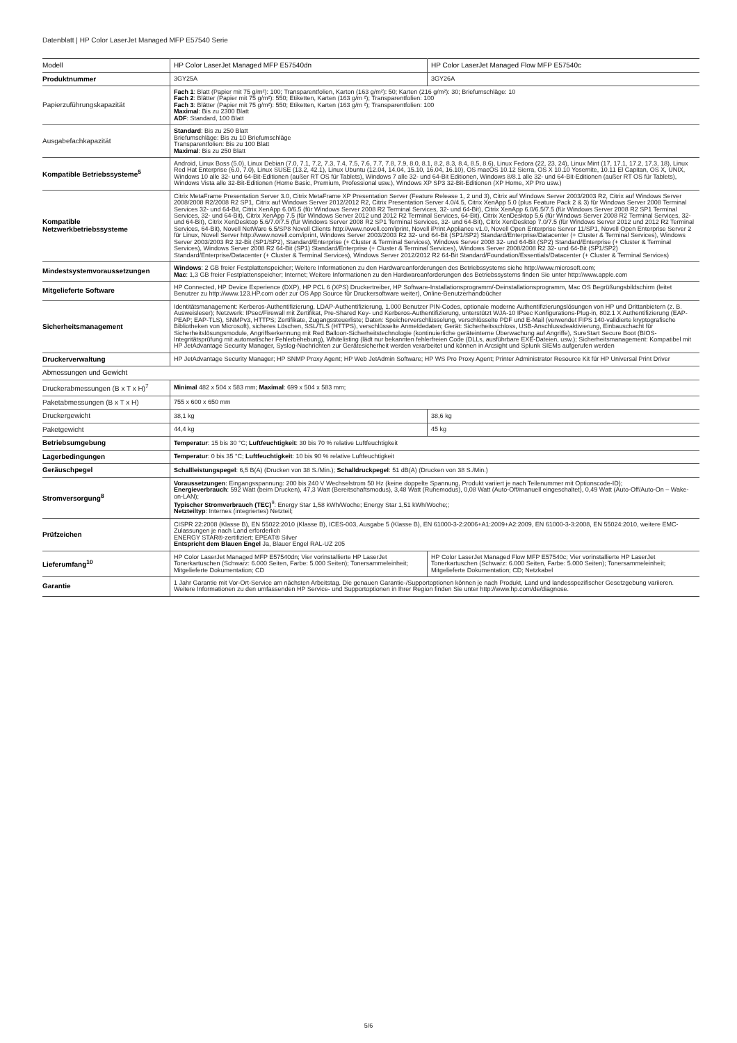Datenblatt | HP Color LaserJet Managed MFP E57540 Serie
| Modell | HP Color LaserJet Managed MFP E57540dn | HP Color LaserJet Managed Flow MFP E57540c |
| --- | --- | --- |
| Produktnummer | 3GY25A | 3GY26A |
| Papierzuführungskapazität | Fach 1 : Blatt (Papier mit 75 g/m²): 100; Transparentfolien, Karton (163 g/m²): 50; Karten (216 g/m²): 30; Briefumschläge: 10 Fach 2 : Blätter (Papier mit 75 g/m²): 550; Etiketten, Karten (163 g/m ²); Transparentfolien: 100 Fach 3 : Blätter (Papier mit 75 g/m²): 550; Etiketten, Karten (163 g/m ²); Transparentfolien: 100 Maximal : Bis zu 2300 Blatt ADF : Standard, 100 Blatt | |
| Ausgabefachkapazität | Standard : Bis zu 250 Blatt Briefumschläge: Bis zu 10 Briefumschläge Transparentfolien: Bis zu 100 Blatt Maximal : Bis zu 250 Blatt | |
| Kompatible Betriebssysteme<sup>5</sup> | Android, Linux Boss (5.0), Linux Debian (7.0, 7.1, 7.2, 7.3, 7.4, 7.5, 7.6, 7.7, 7.8, 7.9, 8.0, 8.1, 8.2, 8.3, 8.4, 8.5, 8.6), Linux Fedora (22, 23, 24), Linux Mint (17, 17.1, 17.2, 17.3, 18), Linux Red Hat Enterprise (6.0, 7.0), Linux SUSE (13.2, 42.1), Linux Ubuntu (12.04, 14.04, 15.10, 16.04, 16.10), OS macOS 10.12 Sierra, OS X 10.10 Yosemite, 10.11 El Capitan, OS X, UNIX, Windows 10 alle 32- und 64-Bit-Editionen (außer RT OS für Tablets), Windows 7 alle 32- und 64-Bit Editionen, Windows 8/8.1 alle 32- und 64-Bit-Editionen (außer RT OS für Tablets), Windows Vista alle 32-Bit-Editionen (Home Basic, Premium, Professional usw.), Windows XP SP3 32-Bit-Editionen (XP Home, XP Pro usw.) | |
| Kompatible Netzwerkbetriebssysteme | Citrix MetaFrame Presentation Server 3.0, Citrix MetaFrame XP Presentation Server (Feature Release 1, 2 und 3), Citrix auf Windows Server 2003/2003 R2, Citrix auf Windows Server 2008/2008 R2/2008 R2 SP1, Citrix auf Windows Server 2012/2012 R2, Citrix Presentation Server 4.0/4.5, Citrix XenApp 5.0 (plus Feature Pack 2 & 3) für Windows Server 2008 Terminal Services 32- und 64-Bit, Citrix XenApp 6.0/6.5 (für Windows Server 2008 R2 Terminal Services, 32- und 64-Bit), Citrix XenApp 6.0/6.5/7.5 (für Windows Server 2008 R2 SP1 Terminal Services, 32- und 64-Bit), Citrix XenApp 7.5 (für Windows Server 2012 und 2012 R2 Terminal Services, 64-Bit), Citrix XenDesktop 5.6 (für Windows Server 2008 R2 Terminal Services, 32- und 64-Bit), Citrix XenDesktop 5.6/7.0/7.5 (für Windows Server 2008 R2 SP1 Terminal Services, 32- und 64-Bit), Citrix XenDesktop 7.0/7.5 (für Windows Server 2012 und 2012 R2 Terminal Services, 64-Bit), Novell NetWare 6.5/SP8 Novell Clients http://www.novell.com/iprint, Novell iPrint Appliance v1.0, Novell Open Enterprise Server 11/SP1, Novell Open Enterprise Server 2 für Linux, Novell Server http://www.novell.com/iprint, Windows Server 2003/2003 R2 32- und 64-Bit (SP1/SP2) Standard/Enterprise/Datacenter (+ Cluster & Terminal Services), Windows Server 2003/2003 R2 32-Bit (SP1/SP2), Standard/Enterprise (+ Cluster & Terminal Services), Windows Server 2008 32- und 64-Bit (SP2) Standard/Enterprise (+ Cluster & Terminal Services), Windows Server 2008 R2 64-Bit (SP1) Standard/Enterprise (+ Cluster & Terminal Services), Windows Server 2008/2008 R2 32- und 64-Bit (SP1/SP2) Standard/Enterprise/Datacenter (+ Cluster & Terminal Services), Windows Server 2012/2012 R2 64-Bit Standard/Foundation/Essentials/Datacenter (+ Cluster & Terminal Services) | |
| Mindestsystemvoraussetzungen | Windows : 2 GB freier Festplattenspeicher; Weitere Informationen zu den Hardwareanforderungen des Betriebssystems siehe http://www.microsoft.com; Mac : 1,3 GB freier Festplattenspeicher; Internet; Weitere Informationen zu den Hardwareanforderungen des Betriebssystems finden Sie unter http://www.apple.com | |
| Mitgelieferte Software | HP Connected, HP Device Experience (DXP), HP PCL 6 (XPS) Druckertreiber, HP Software-Installationsprogramm/-Deinstallationsprogramm, Mac OS Begrüßungsbildschirm (leitet Benutzer zu http://www.123.HP.com oder zur OS App Source für Druckersoftware weiter), Online-Benutzerhandbücher | |
| Sicherheitsmanagement | Identitätsmanagement: Kerberos-Authentifizierung, LDAP-Authentifizierung, 1.000 Benutzer PIN-Codes, optionale moderne Authentifizierungslösungen von HP und Drittanbietern (z. B. Ausweisleser); Netzwerk: IPsec/Firewall mit Zertifikat, Pre-Shared Key- und Kerberos-Authentifizierung, unterstützt WJA-10 IPsec Konfigurations-Plug-in, 802.1 X Authentifizierung (EAP-PEAP; EAP-TLS), SNMPv3, HTTPS; Zertifikate, Zugangssteuerliste; Daten: Speicherverschlüsselung, verschlüsselte PDF und E-Mail (verwendet FIPS 140-validierte kryptografische Bibliotheken von Microsoft), sicheres Löschen, SSL/TLS (HTTPS), verschlüsselte Anmeldedaten; Gerät: Sicherheitsschloss, USB-Anschlussdeaktivierung, Einbauschacht für Sicherheitslösungsmodule, Angriffserkennung mit Red Balloon-Sicherheitstechnologie (kontinuierliche geräteinterne Überwachung auf Angriffe), SureStart Secure Boot (BIOS-Integritätsprüfung mit automatischer Fehlerbehebung), Whitelisting (lädt nur bekannten fehlerfreien Code (DLLs, ausführbare EXE-Dateien, usw.); Sicherheitsmanagement: Kompatibel mit HP JetAdvantage Security Manager, Syslog-Nachrichten zur Gerätesicherheit werden verarbeitet und können in Arcsight und Splunk SIEMs aufgerufen werden | |
| Druckerverwaltung | HP JetAdvantage Security Manager; HP SNMP Proxy Agent; HP Web JetAdmin Software; HP WS Pro Proxy Agent; Printer Administrator Resource Kit für HP Universal Print Driver | |
| Abmessungen und Gewicht | | |
| Druckerabmessungen (B x T x H)<sup>7</sup> | Minimal 482 x 504 x 583 mm; Maximal : 699 x 504 x 583 mm; | |
| Paketabmessungen (B x T x H) | 755 x 600 x 650 mm | |
| Druckergewicht | 38,1 kg | 38,6 kg |
| Paketgewicht | 44,4 kg | 45 kg |
| Betriebsumgebung | Temperatur : 15 bis 30 °C; Luftfeuchtigkeit : 30 bis 70 % relative Luftfeuchtigkeit | |
| Lagerbedingungen | Temperatur : 0 bis 35 °C; Luftfeuchtigkeit : 10 bis 90 % relative Luftfeuchtigkeit | |
| Geräuschpegel | Schallleistungspegel : 6,5 B(A) (Drucken von 38 S./Min.); Schalldruckpegel : 51 dB(A) (Drucken von 38 S./Min.) | |
| Stromversorgung<sup>8</sup> | Voraussetzungen : Eingangsspannung: 200 bis 240 V Wechselstrom 50 Hz (keine doppelte Spannung, Produkt variiert je nach Teilenummer mit Optionscode-ID); Energieverbrauch : 592 Watt (beim Drucken), 47,3 Watt (Bereitschaftsmodus), 3,48 Watt (Ruhemodus), 0,08 Watt (Auto-Off/manuell eingeschaltet), 0,49 Watt (Auto-Off/Auto-On – Wake-on-LAN); Typischer Stromverbrauch (TEC)<sup>9</sup>: Energy Star 1,58 kWh/Woche; Energy Star 1,51 kWh/Woche;; Netzteiltyp : Internes (integriertes) Netzteil; | |
| Prüfzeichen | CISPR 22:2008 (Klasse B), EN 55022:2010 (Klasse B), ICES-003, Ausgabe 5 (Klasse B), EN 61000-3-2:2006+A1:2009+A2:2009, EN 61000-3-3:2008, EN 55024:2010, weitere EMC-Zulassungen je nach Land erforderlich ENERGY STAR®-zertifiziert; EPEAT® Silver Entspricht dem Blauen Engel Ja, Blauer Engel RAL-UZ 205 | |
| Lieferumfang<sup>10</sup> | HP Color LaserJet Managed MFP E57540dn; Vier vorinstallierte HP LaserJet Tonerkartuschen (Schwarz: 6.000 Seiten, Farbe: 5.000 Seiten); Tonersammeleinheit; Mitgelieferte Dokumentation; CD | HP Color LaserJet Managed Flow MFP E57540c; Vier vorinstallierte HP LaserJet Tonerkartuschen (Schwarz: 6.000 Seiten, Farbe: 5.000 Seiten); Tonersammeleinheit; Mitgelieferte Dokumentation; CD; Netzkabel |
| Garantie | 1 Jahr Garantie mit Vor-Ort-Service am nächsten Arbeitstag. Die genauen Garantie-/Supportoptionen können je nach Produkt, Land und landesspezifischer Gesetzgebung variieren. Weitere Informationen zu den umfassenden HP Service- und Supportoptionen in Ihrer Region finden Sie unter http://www.hp.com/de/diagnose. | |
5/6